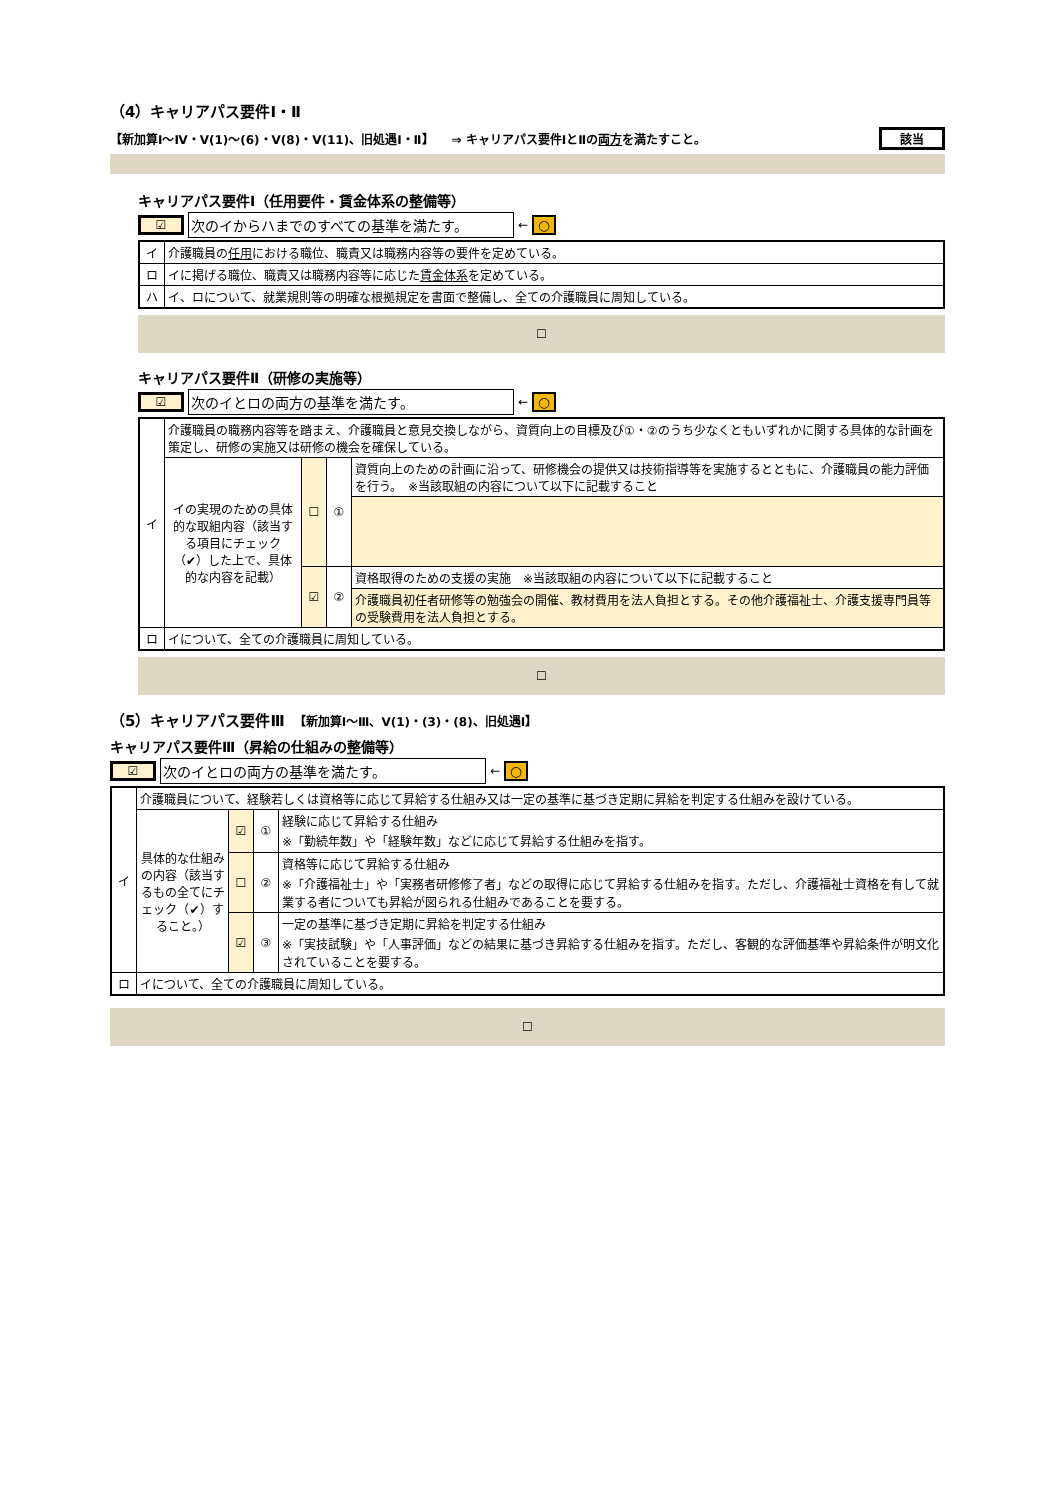（4）キャリアパス要件Ⅰ・Ⅱ
【新加算Ⅰ～Ⅳ・Ⅴ(1)～(6)・Ⅴ(8)・Ⅴ(11)、旧処遇Ⅰ・Ⅱ】　　⇒ キャリアパス要件ⅠとⅡの両方を満たすこと。 該当
キャリアパス要件Ⅰ（任用要件・賃金体系の整備等）
☑ 次のイからハまでのすべての基準を満たす。 ← ○
| イ | 介護職員の 任用 における職位、職責又は職務内容等の要件を定めている。 |
| ロ | イに掲げる職位、職責又は職務内容等に応じた 賃金体系 を定めている。 |
| ハ | イ、ロについて、就業規則等の明確な根拠規定を書面で整備し、全ての介護職員に周知している。 |
☐
キャリアパス要件Ⅱ（研修の実施等）
☑ 次のイとロの両方の基準を満たす。 ← ○
| イ | 介護職員の職務内容等を踏まえ、介護職員と意見交換しながら、資質向上の目標及び①・②のうち少なくともいずれかに関する具体的な計画を策定し、研修の実施又は研修の機会を確保している。 | | | |
| | イの実現のための具体的な取組内容（該当する項目にチェック（✔）した上で、具体的な内容を記載） | ☐ | ① | 資質向上のための計画に沿って、研修機会の提供又は技術指導等を実施するとともに、介護職員の能力評価を行う。 ※当該取組の内容について以下に記載すること |
| | | ☑ | ② | 資格取得のための支援の実施 ※当該取組の内容について以下に記載すること |
| | | | | 介護職員初任者研修等の勉強会の開催、教材費用を法人負担とする。その他介護福祉士、介護支援専門員等の受験費用を法人負担とする。 |
| ロ | イについて、全ての介護職員に周知している。 | | | |
☐
（5）キャリアパス要件Ⅲ　【新加算Ⅰ～Ⅲ、Ⅴ(1)・(3)・(8)、旧処遇Ⅰ】
キャリアパス要件Ⅲ（昇給の仕組みの整備等）
☑ 次のイとロの両方の基準を満たす。 ← ○
| イ | 介護職員について、経験若しくは資格等に応じて昇給する仕組み又は一定の基準に基づき定期に昇給を判定する仕組みを設けている。 | | | |
| | 具体的な仕組みの内容（該当するもの全てにチェック（✔）すること。） | ☑ | ① | 経験に応じて昇給する仕組み ※「勤続年数」や「経験年数」などに応じて昇給する仕組みを指す。 |
| | | ☐ | ② | 資格等に応じて昇給する仕組み ※「介護福祉士」や「実務者研修修了者」などの取得に応じて昇給する仕組みを指す。ただし、介護福祉士資格を有して就業する者についても昇給が図られる仕組みであることを要する。 |
| | | ☑ | ③ | 一定の基準に基づき定期に昇給を判定する仕組み ※「実技試験」や「人事評価」などの結果に基づき昇給する仕組みを指す。ただし、客観的な評価基準や昇給条件が明文化されていることを要する。 |
| ロ | イについて、全ての介護職員に周知している。 | | | |
☐